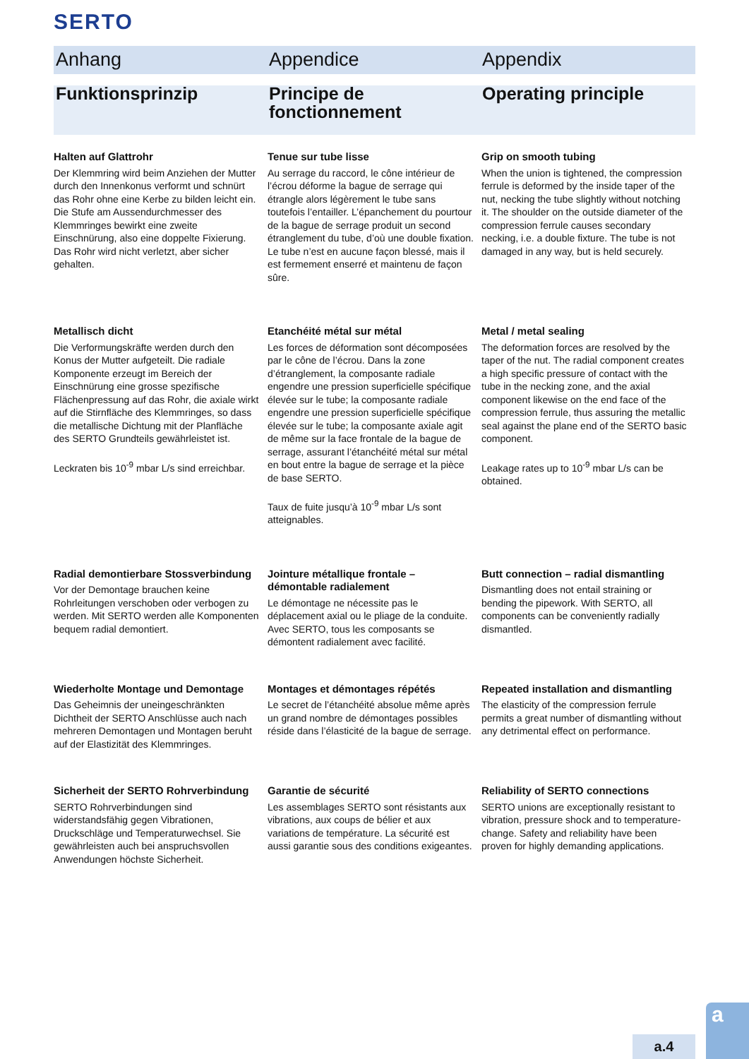SERTO
Anhang Appendice Appendix
Funktionsprinzip Principe de fonctionnement
Operating principle
Halten auf Glattrohr
Der Klemmring wird beim Anziehen der Mutter durch den Innenkonus verformt und schnürt das Rohr ohne eine Kerbe zu bilden leicht ein. Die Stufe am Aussendurchmesser des Klemmringes bewirkt eine zweite Einschnürung, also eine doppelte Fixierung. Das Rohr wird nicht verletzt, aber sicher gehalten.
Tenue sur tube lisse
Au serrage du raccord, le cône intérieur de l’écrou déforme la bague de serrage qui étrangle alors légèrement le tube sans toutefois l’entailler. L’épanchement du pourtour de la bague de serrage produit un second étranglement du tube, d’où une double fixation. Le tube n’est en aucune façon blessé, mais il est fermement enserré et maintenu de façon sûre.
Grip on smooth tubing
When the union is tightened, the compression ferrule is deformed by the inside taper of the nut, necking the tube slightly without notching it. The shoulder on the outside diameter of the compression ferrule causes secondary necking, i.e. a double fixture. The tube is not damaged in any way, but is held securely.
Metallisch dicht
Die Verformungskräfte werden durch den Konus der Mutter aufgeteilt. Die radiale Komponente erzeugt im Bereich der Einschnürung eine grosse spezifische Flächenpressung auf das Rohr, die axiale wirkt auf die Stirnfläche des Klemmringes, so dass die metallische Dichtung mit der Planfläche des SERTO Grundteils gewährleistet ist.
Leckraten bis 10<sup>-9</sup> mbar L/s sind erreichbar.
Etanchéité métal sur métal
Les forces de déformation sont décomposées par le cône de l’écrou. Dans la zone d’étranglement, la composante radiale engendre une pression superficielle spécifique élevée sur le tube; la composante radiale engendre une pression superficielle spécifique élevée sur le tube; la composante axiale agit de même sur la face frontale de la bague de serrage, assurant l’étanchéité métal sur métal en bout entre la bague de serrage et la pièce de base SERTO.
Taux de fuite jusqu’à 10<sup>-9</sup> mbar L/s sont atteignables.
Metal / metal sealing
The deformation forces are resolved by the taper of the nut. The radial component creates a high specific pressure of contact with the tube in the necking zone, and the axial component likewise on the end face of the compression ferrule, thus assuring the metallic seal against the plane end of the SERTO basic component.
Leakage rates up to 10<sup>-9</sup> mbar L/s can be obtained.
Radial demontierbare Stossverbindung
Vor der Demontage brauchen keine Rohrleitungen verschoben oder verbogen zu werden. Mit SERTO werden alle Komponenten bequem radial demontiert.
Jointure métallique frontale – démontable radialement
Le démontage ne nécessite pas le déplacement axial ou le pliage de la conduite. Avec SERTO, tous les composants se démontent radialement avec facilité.
Butt connection – radial dismantling
Dismantling does not entail straining or bending the pipework. With SERTO, all components can be conveniently radially dismantled.
Wiederholte Montage und Demontage
Das Geheimnis der uneingeschränkten Dichtheit der SERTO Anschlüsse auch nach mehreren Demontagen und Montagen beruht auf der Elastizität des Klemmringes.
Montages et démontages répétés
Le secret de l’étanchéité absolue même après un grand nombre de démontages possibles réside dans l’élasticité de la bague de serrage.
Repeated installation and dismantling
The elasticity of the compression ferrule permits a great number of dismantling without any detrimental effect on performance.
Sicherheit der SERTO Rohrverbindung
SERTO Rohrverbindungen sind widerstandsfähig gegen Vibrationen, Druckschläge und Temperaturwechsel. Sie gewährleisten auch bei anspruchsvollen Anwendungen höchste Sicherheit.
Garantie de sécurité
Les assemblages SERTO sont résistants aux vibrations, aux coups de bélier et aux variations de température. La sécurité est aussi garantie sous des conditions exigeantes.
Reliability of SERTO connections
SERTO unions are exceptionally resistant to vibration, pressure shock and to temperature-change. Safety and reliability have been proven for highly demanding applications.
a.4
a